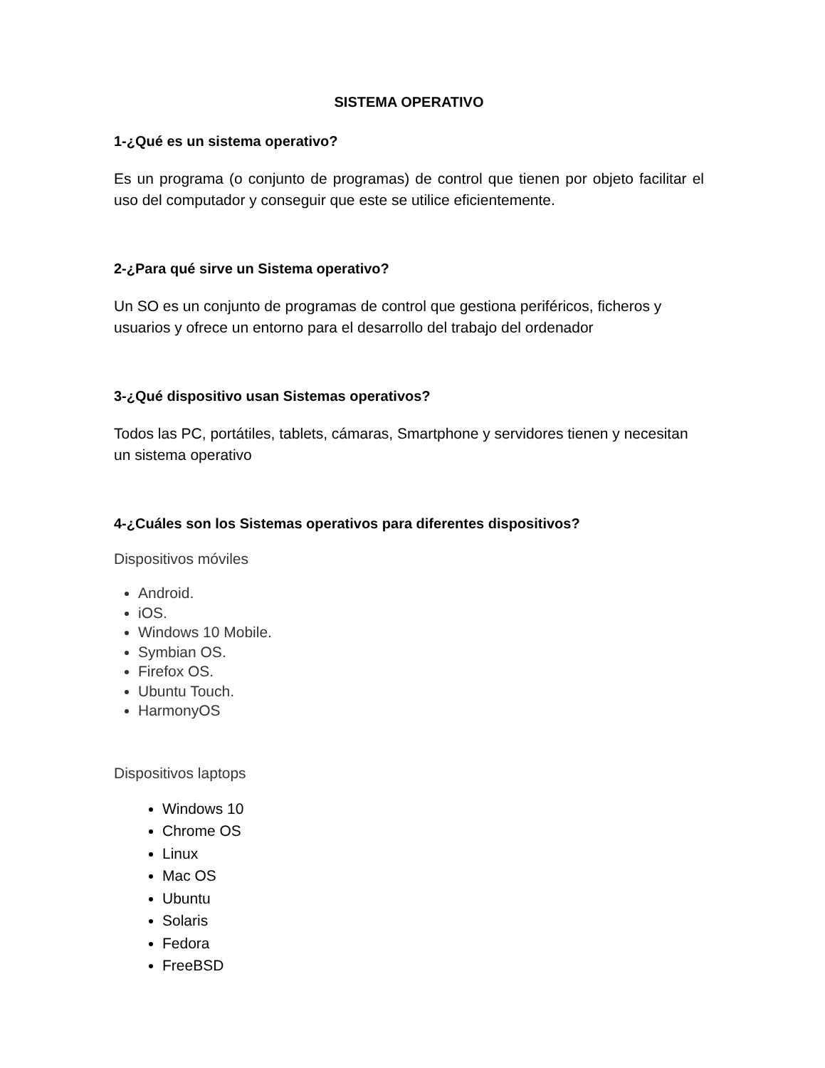SISTEMA OPERATIVO
1-¿Qué es un sistema operativo?
Es un programa (o conjunto de programas) de control que tienen por objeto facilitar el uso del computador y conseguir que este se utilice eficientemente.
2-¿Para qué sirve un Sistema operativo?
Un SO es un conjunto de programas de control que gestiona periféricos, ficheros y usuarios y ofrece un entorno para el desarrollo del trabajo del ordenador
3-¿Qué dispositivo usan Sistemas operativos?
Todos las PC, portátiles, tablets, cámaras, Smartphone y servidores tienen y necesitan un sistema operativo
4-¿Cuáles son los Sistemas operativos para diferentes dispositivos?
Dispositivos móviles
Android.
iOS.
Windows 10 Mobile.
Symbian OS.
Firefox OS.
Ubuntu Touch.
HarmonyOS
Dispositivos laptops
Windows 10
Chrome OS
Linux
Mac OS
Ubuntu
Solaris
Fedora
FreeBSD